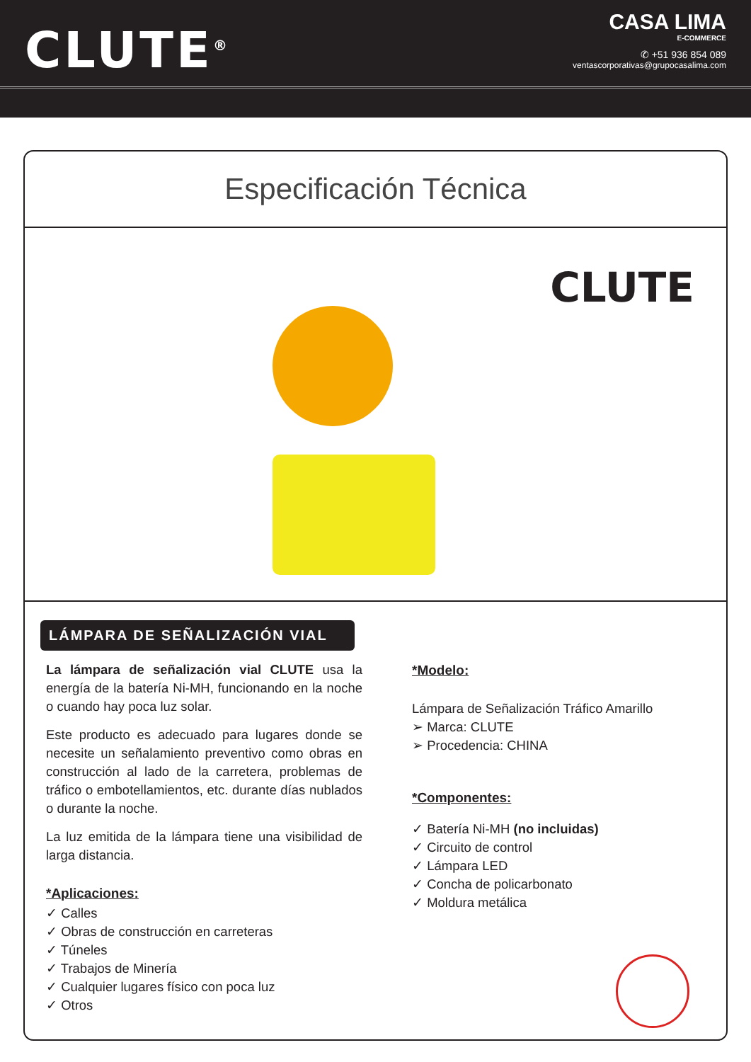CLUTE<sup>®</sup>
CASA LIMA
E-COMMERCE
✆ +51 936 854 089
ventascorporativas@grupocasalima.com
Especificación Técnica
CLUTE
LÁMPARA DE SEÑALIZACIÓN VIAL
La lámpara de señalización vial CLUTE usa la energía de la batería Ni-MH, funcionando en la noche o cuando hay poca luz solar.
Este producto es adecuado para lugares donde se necesite un señalamiento preventivo como obras en construcción al lado de la carretera, problemas de tráfico o embotellamientos, etc. durante días nublados o durante la noche.
La luz emitida de la lámpara tiene una visibilidad de larga distancia.
*Aplicaciones:
✓ Calles
✓ Obras de construcción en carreteras
✓ Túneles
✓ Trabajos de Minería
✓ Cualquier lugares físico con poca luz
✓ Otros
*Modelo:
Lámpara de Señalización Tráfico Amarillo
➢ Marca: CLUTE
➢ Procedencia: CHINA
*Componentes:
✓ Batería Ni-MH (no incluidas)
✓ Circuito de control
✓ Lámpara LED
✓ Concha de policarbonato
✓ Moldura metálica